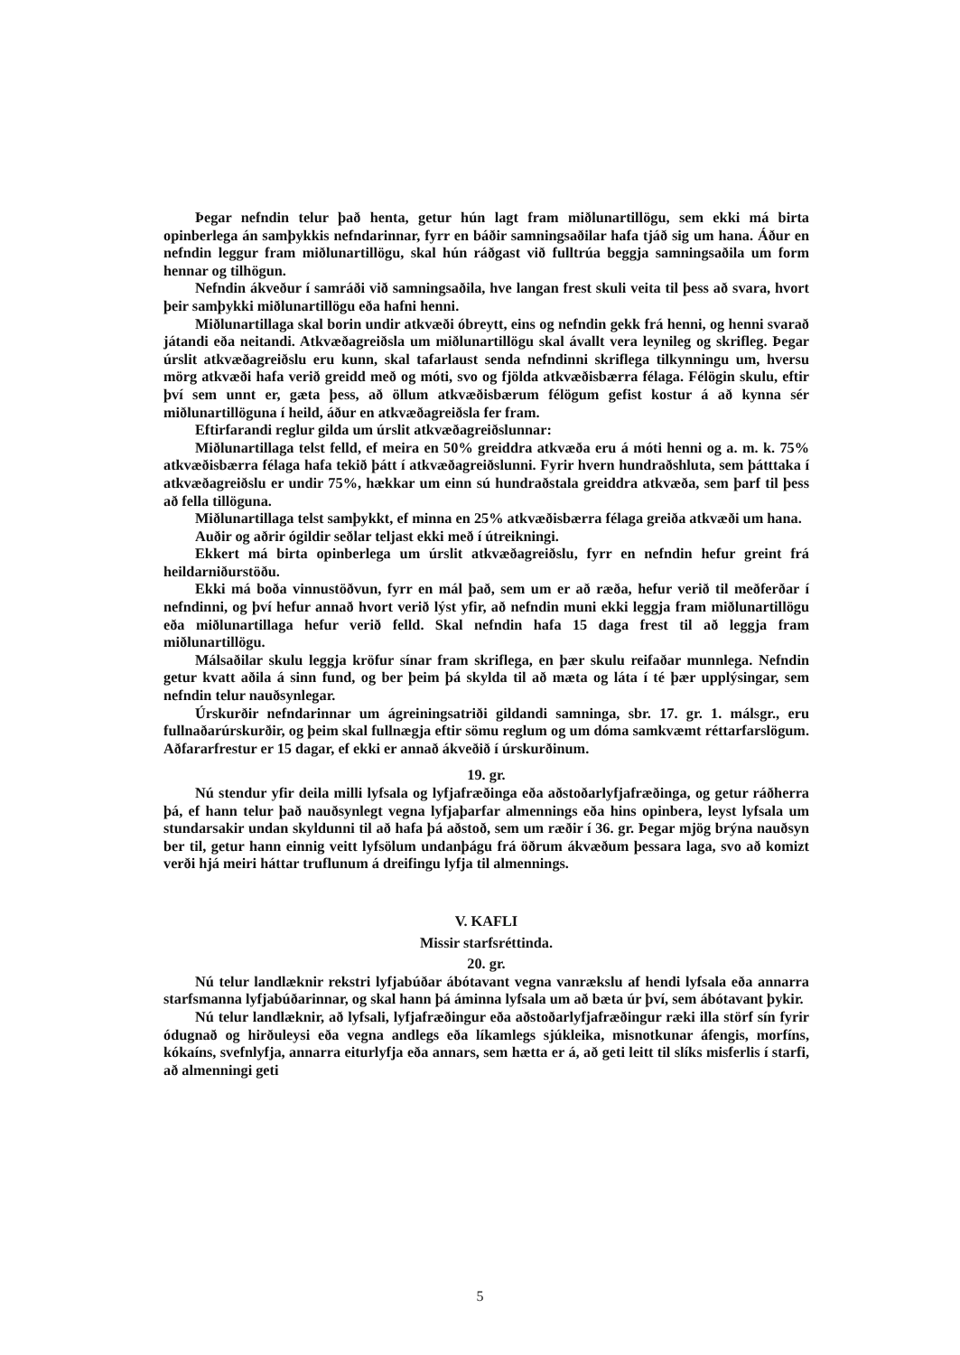Þegar nefndin telur það henta, getur hún lagt fram miðlunartillögu, sem ekki má birta opinberlega án samþykkis nefndarinnar, fyrr en báðir samningsaðilar hafa tjáð sig um hana. Áður en nefndin leggur fram miðlunartillögu, skal hún ráðgast við fulltrúa beggja samningsaðila um form hennar og tilhögun.
Nefndin ákveður í samráði við samningsaðila, hve langan frest skuli veita til þess að svara, hvort þeir samþykki miðlunartillögu eða hafni henni.
Miðlunartillaga skal borin undir atkvæði óbreytt, eins og nefndin gekk frá henni, og henni svarað játandi eða neitandi. Atkvæðagreiðsla um miðlunartillögu skal ávallt vera leynileg og skrifleg. Þegar úrslit atkvæðagreiðslu eru kunn, skal tafarlaust senda nefndinni skriflega tilkynningu um, hversu mörg atkvæði hafa verið greidd með og móti, svo og fjölda atkvæðisbærra félaga. Félögin skulu, eftir því sem unnt er, gæta þess, að öllum atkvæðisbærum félögum gefist kostur á að kynna sér miðlunartillöguna í heild, áður en atkvæðagreiðsla fer fram.
Eftirfarandi reglur gilda um úrslit atkvæðagreiðslunnar:
Miðlunartillaga telst felld, ef meira en 50% greiddra atkvæða eru á móti henni og a. m. k. 75% atkvæðisbærra félaga hafa tekið þátt í atkvæðagreiðslunni. Fyrir hvern hundraðshluta, sem þátttaka í atkvæðagreiðslu er undir 75%, hækkar um einn sú hundraðstala greiddra atkvæða, sem þarf til þess að fella tillöguna.
Miðlunartillaga telst samþykkt, ef minna en 25% atkvæðisbærra félaga greiða atkvæði um hana.
Auðir og aðrir ógildir seðlar teljast ekki með í útreikningi.
Ekkert má birta opinberlega um úrslit atkvæðagreiðslu, fyrr en nefndin hefur greint frá heildarniðurstöðu.
Ekki má boða vinnustöðvun, fyrr en mál það, sem um er að ræða, hefur verið til meðferðar í nefndinni, og því hefur annað hvort verið lýst yfir, að nefndin muni ekki leggja fram miðlunartillögu eða miðlunartillaga hefur verið felld. Skal nefndin hafa 15 daga frest til að leggja fram miðlunartillögu.
Málsaðilar skulu leggja kröfur sínar fram skriflega, en þær skulu reifaðar munnlega. Nefndin getur kvatt aðila á sinn fund, og ber þeim þá skylda til að mæta og láta í té þær upplýsingar, sem nefndin telur nauðsynlegar.
Úrskurðir nefndarinnar um ágreiningsatriði gildandi samninga, sbr. 17. gr. 1. málsgr., eru fullnaðarúrskurðir, og þeim skal fullnægja eftir sömu reglum og um dóma samkvæmt réttarfarslögum. Aðfararfrestur er 15 dagar, ef ekki er annað ákveðið í úrskurðinum.
19. gr.
Nú stendur yfir deila milli lyfsala og lyfjafræðinga eða aðstoðarlyfjafræðinga, og getur ráðherra þá, ef hann telur það nauðsynlegt vegna lyfjaþarfar almennings eða hins opinbera, leyst lyfsala um stundarsakir undan skyldunni til að hafa þá aðstoð, sem um ræðir í 36. gr. Þegar mjög brýna nauðsyn ber til, getur hann einnig veitt lyfsölum undanþágu frá öðrum ákvæðum þessara laga, svo að komizt verði hjá meiri háttar truflunum á dreifingu lyfja til almennings.
V. KAFLI
Missir starfsréttinda.
20. gr.
Nú telur landlæknir rekstri lyfjabúðar ábótavant vegna vanrækslu af hendi lyfsala eða annarra starfsmanna lyfjabúðarinnar, og skal hann þá áminna lyfsala um að bæta úr því, sem ábótavant þykir.
Nú telur landlæknir, að lyfsali, lyfjafræðingur eða aðstoðarlyfjafræðingur ræki illa störf sín fyrir ódugnað og hirðuleysi eða vegna andlegs eða líkamlegs sjúkleika, misnotkunar áfengis, morfíns, kókaíns, svefnlyfja, annarra eiturlyfja eða annars, sem hætta er á, að geti leitt til slíks misferlis í starfi, að almenningi geti
5